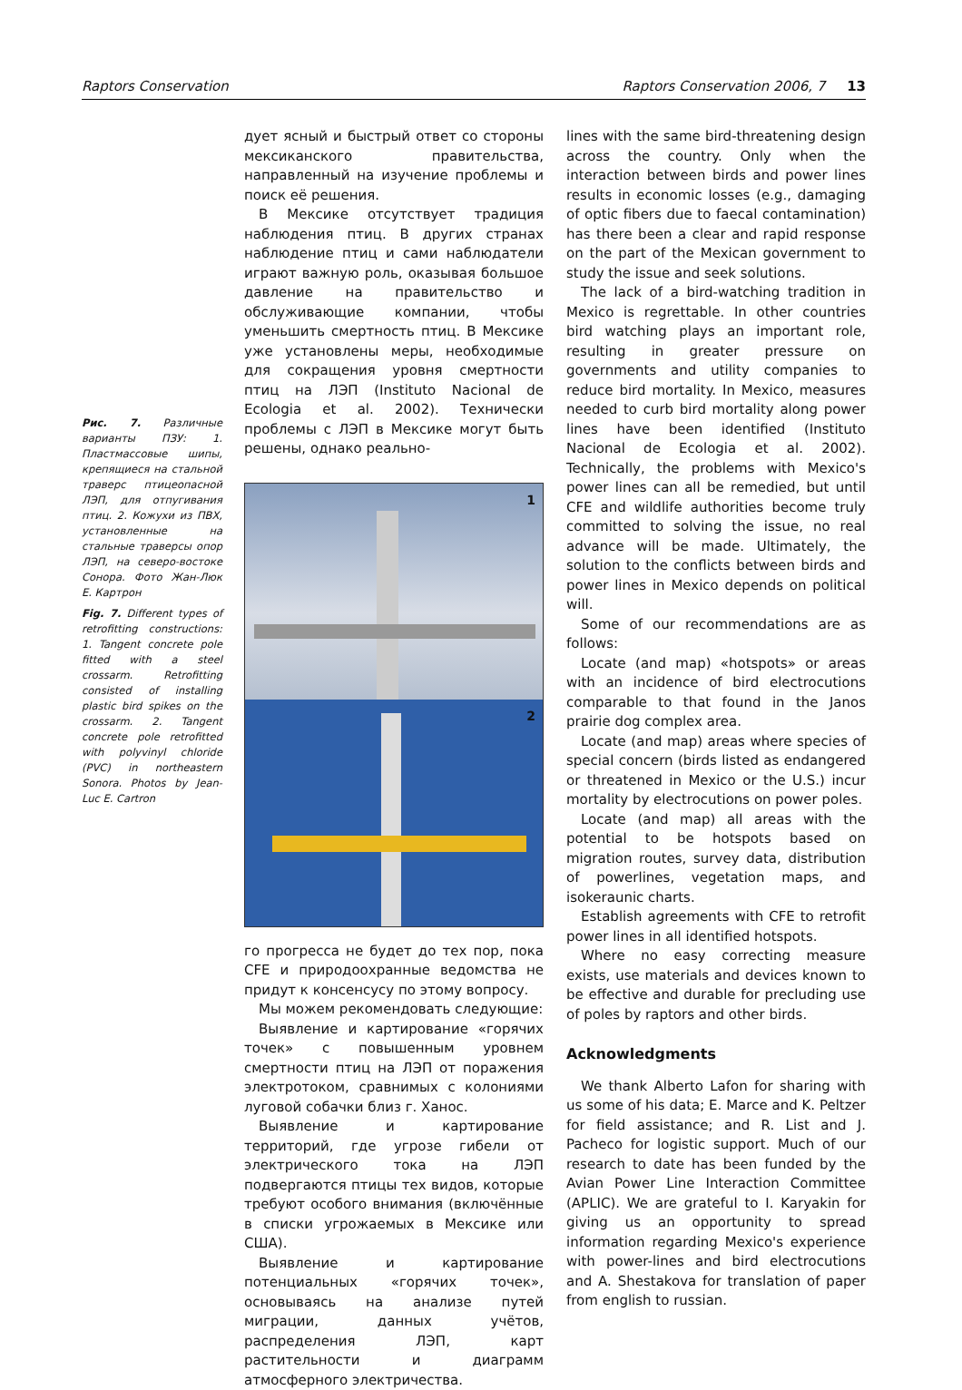Raptors Conservation Raptors Conservation 2006, 7 13
Рис. 7. Различные варианты ПЗУ: 1. Пластмассовые шипы, крепящиеся на стальной траверс птицеопасной ЛЭП, для отпугивания птиц. 2. Кожухи из ПВХ, установленные на стальные траверсы опор ЛЭП, на северо-востоке Сонора. Фото Жан-Люк Е. Картрон
Fig. 7. Different types of retrofitting constructions: 1. Tangent concrete pole fitted with a steel crossarm. Retrofitting consisted of installing plastic bird spikes on the crossarm. 2. Tangent concrete pole retrofitted with polyvinyl chloride (PVC) in northeastern Sonora. Photos by Jean-Luc E. Cartron
дует ясный и быстрый ответ со стороны мексиканского правительства, направленный на изучение проблемы и поиск её решения.
В Мексике отсутствует традиция наблюдения птиц. В других странах наблюдение птиц и сами наблюдатели играют важную роль, оказывая большое давление на правительство и обслуживающие компании, чтобы уменьшить смертность птиц. В Мексике уже установлены меры, необходимые для сокращения уровня смертности птиц на ЛЭП (Instituto Nacional de Ecologia et al. 2002). Технически проблемы с ЛЭП в Мексике могут быть решены, однако реально-
1
2
го прогресса не будет до тех пор, пока CFE и природоохранные ведомства не придут к консенсусу по этому вопросу.
Мы можем рекомендовать следующие:
Выявление и картирование «горячих точек» с повышенным уровнем смертности птиц на ЛЭП от поражения электротоком, сравнимых с колониями луговой собачки близ г. Ханос.
Выявление и картирование территорий, где угрозе гибели от электрического тока на ЛЭП подвергаются птицы тех видов, которые требуют особого внимания (включённые в списки угрожаемых в Мексике или США).
Выявление и картирование потенциальных «горячих точек», основываясь на анализе путей миграции, данных учётов, распределения ЛЭП, карт растительности и диаграмм атмосферного электричества.
lines with the same bird-threatening design across the country. Only when the interaction between birds and power lines results in economic losses (e.g., damaging of optic fibers due to faecal contamination) has there been a clear and rapid response on the part of the Mexican government to study the issue and seek solutions.
The lack of a bird-watching tradition in Mexico is regrettable. In other countries bird watching plays an important role, resulting in greater pressure on governments and utility companies to reduce bird mortality. In Mexico, measures needed to curb bird mortality along power lines have been identified (Instituto Nacional de Ecologia et al. 2002). Technically, the problems with Mexico's power lines can all be remedied, but until CFE and wildlife authorities become truly committed to solving the issue, no real advance will be made. Ultimately, the solution to the conflicts between birds and power lines in Mexico depends on political will.
Some of our recommendations are as follows:
Locate (and map) «hotspots» or areas with an incidence of bird electrocutions comparable to that found in the Janos prairie dog complex area.
Locate (and map) areas where species of special concern (birds listed as endangered or threatened in Mexico or the U.S.) incur mortality by electrocutions on power poles.
Locate (and map) all areas with the potential to be hotspots based on migration routes, survey data, distribution of powerlines, vegetation maps, and isokeraunic charts.
Establish agreements with CFE to retrofit power lines in all identified hotspots.
Where no easy correcting measure exists, use materials and devices known to be effective and durable for precluding use of poles by raptors and other birds.
Acknowledgments
We thank Alberto Lafon for sharing with us some of his data; E. Marce and K. Peltzer for field assistance; and R. List and J. Pacheco for logistic support. Much of our research to date has been funded by the Avian Power Line Interaction Committee (APLIC). We are grateful to I. Karyakin for giving us an opportunity to spread information regarding Mexico's experience with power-lines and bird electrocutions and A. Shestakova for translation of paper from english to russian.